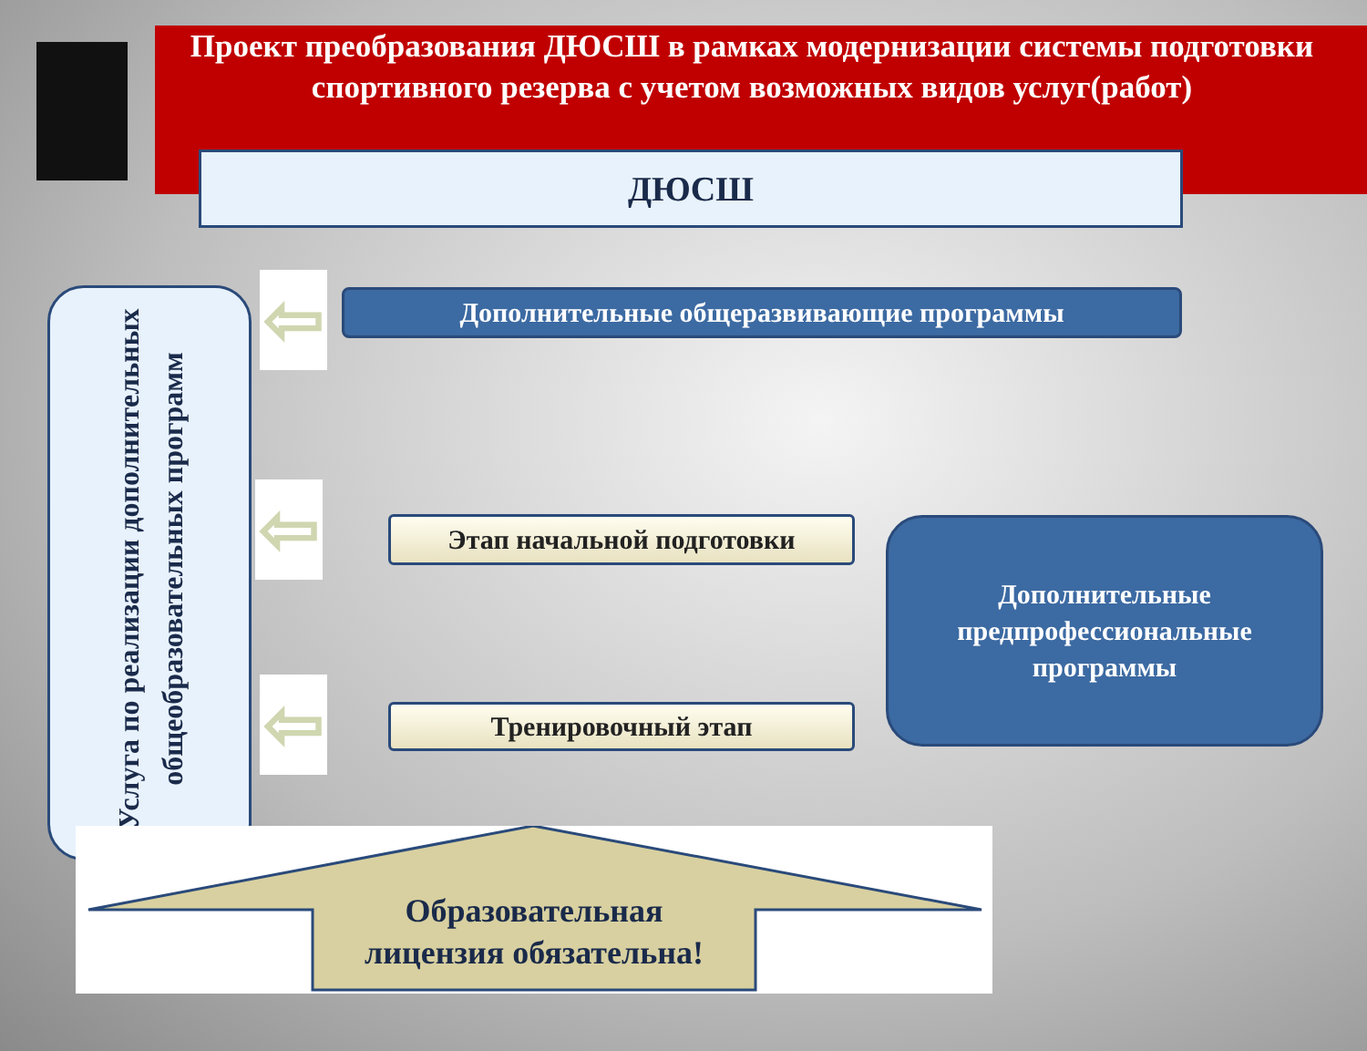Проект преобразования ДЮСШ в рамках модернизации системы подготовки спортивного резерва с учетом возможных видов услуг(работ)
ДЮСШ
Услуга по реализации дополнительных общеобразовательных программ
⇦
⇦
⇦
Дополнительные общеразвивающие программы
Этап начальной подготовки
Тренировочный этап
Дополнительные
предпрофессиональные
программы
Образовательная
лицензия обязательна!